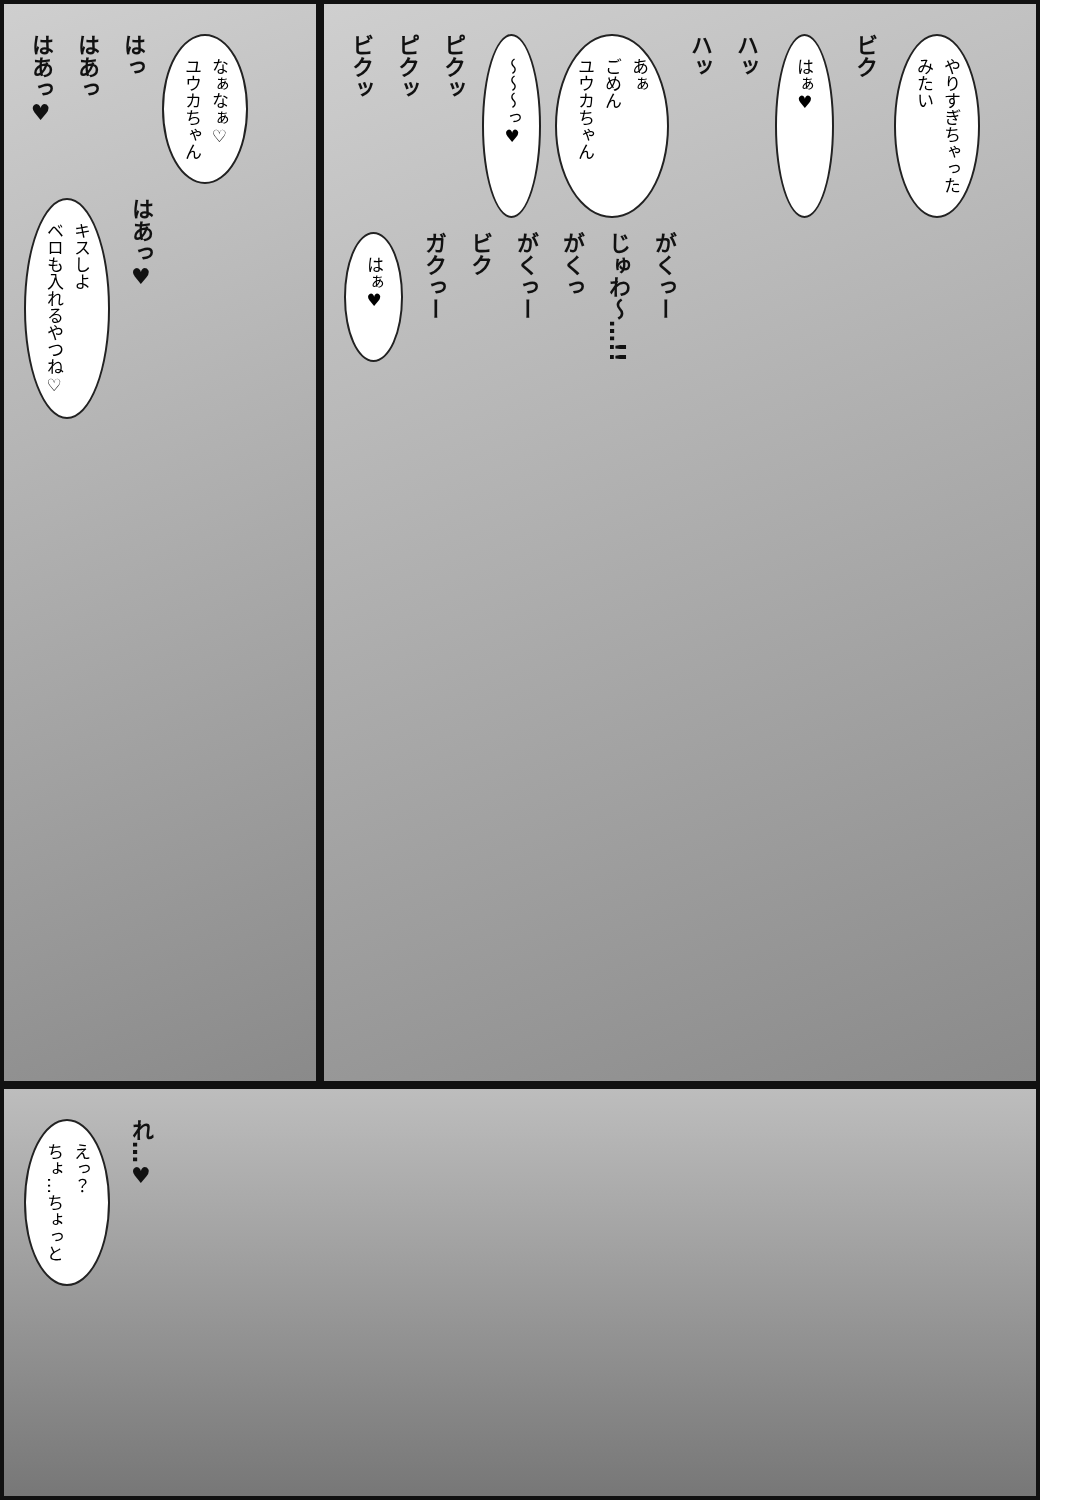はあっ♥
はあっ
はっ
なぁなぁ♡
ユウカちゃん
キスしよ
ベロも入れるやつね♡
はあっ♥
ビクッ
ピクッ
ピクッ
〜〜〜っ♥
あぁ
ごめん
ユウカちゃん
ハッ
ハッ
はぁ♥
ビク
やりすぎちゃった
みたい
はぁ♥
ガクっー
ビク
がくっー
がくっ
じゅわ〜…!!
がくっー
えっ？
ちょ…ちょっと
れ…♥